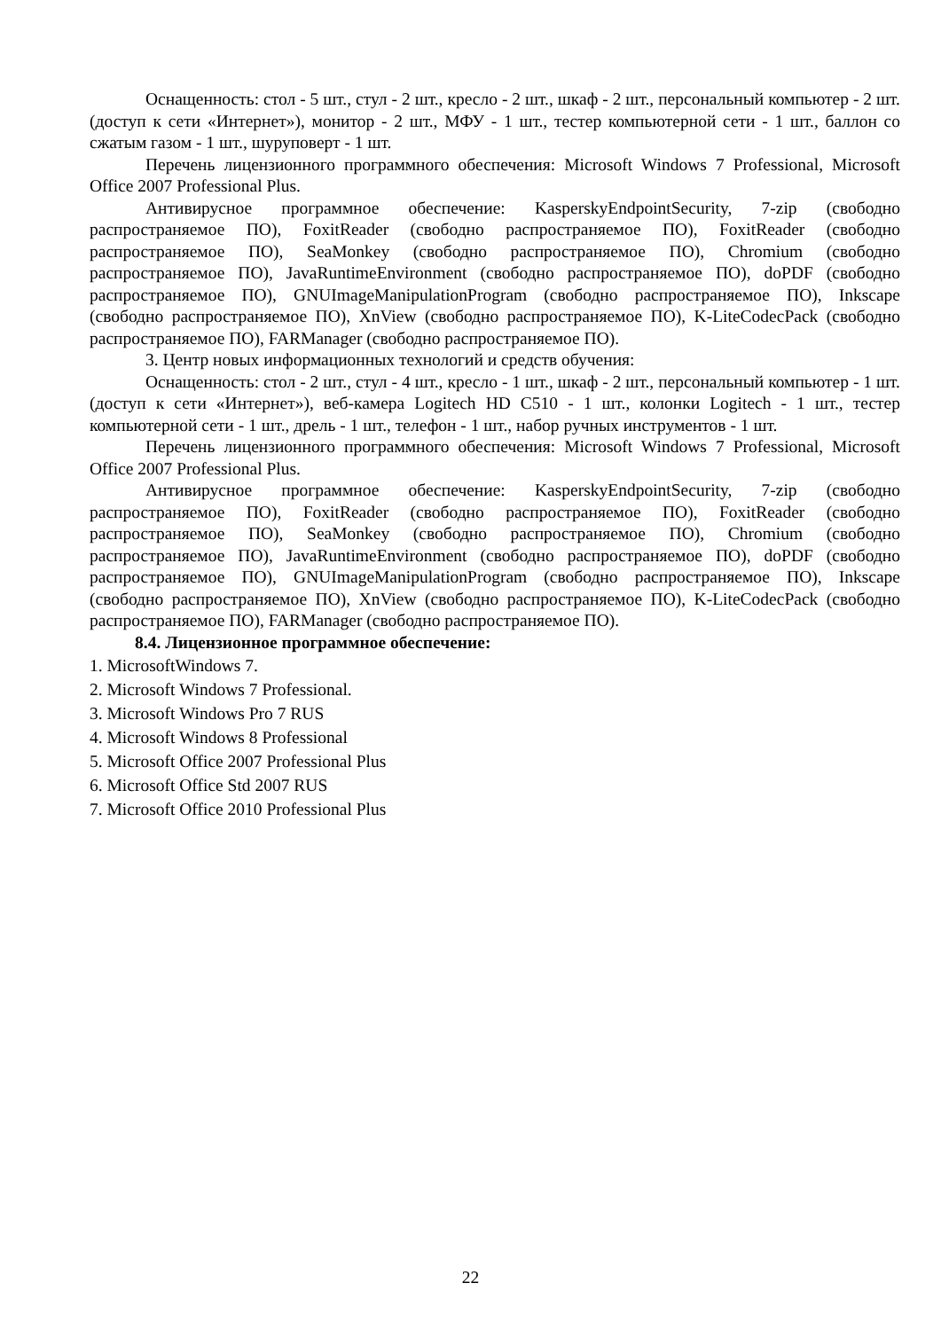Оснащенность: стол - 5 шт., стул - 2 шт., кресло - 2 шт., шкаф - 2 шт., персональный компьютер - 2 шт. (доступ к сети «Интернет»), монитор - 2 шт., МФУ - 1 шт., тестер компьютерной сети - 1 шт., баллон со сжатым газом - 1 шт., шуруповерт - 1 шт.
Перечень лицензионного программного обеспечения: Microsoft Windows 7 Professional, Microsoft Office 2007 Professional Plus.
Антивирусное программное обеспечение: KasperskyEndpointSecurity, 7-zip (свободно распространяемое ПО), FoxitReader (свободно распространяемое ПО), FoxitReader (свободно распространяемое ПО), SeaMonkey (свободно распространяемое ПО), Chromium (свободно распространяемое ПО), JavaRuntimeEnvironment (свободно распространяемое ПО), doPDF (свободно распространяемое ПО), GNUImageManipulationProgram (свободно распространяемое ПО), Inkscape (свободно распространяемое ПО), XnView (свободно распространяемое ПО), K-LiteCodecPack (свободно распространяемое ПО), FARManager (свободно распространяемое ПО).
3. Центр новых информационных технологий и средств обучения:
Оснащенность: стол - 2 шт., стул - 4 шт., кресло - 1 шт., шкаф - 2 шт., персональный компьютер - 1 шт. (доступ к сети «Интернет»), веб-камера Logitech HD C510 - 1 шт., колонки Logitech - 1 шт., тестер компьютерной сети - 1 шт., дрель - 1 шт., телефон - 1 шт., набор ручных инструментов - 1 шт.
Перечень лицензионного программного обеспечения: Microsoft Windows 7 Professional, Microsoft Office 2007 Professional Plus.
Антивирусное программное обеспечение: KasperskyEndpointSecurity, 7-zip (свободно распространяемое ПО), FoxitReader (свободно распространяемое ПО), FoxitReader (свободно распространяемое ПО), SeaMonkey (свободно распространяемое ПО), Chromium (свободно распространяемое ПО), JavaRuntimeEnvironment (свободно распространяемое ПО), doPDF (свободно распространяемое ПО), GNUImageManipulationProgram (свободно распространяемое ПО), Inkscape (свободно распространяемое ПО), XnView (свободно распространяемое ПО), K-LiteCodecPack (свободно распространяемое ПО), FARManager (свободно распространяемое ПО).
8.4. Лицензионное программное обеспечение:
1. MicrosoftWindows 7.
2. Microsoft Windows 7 Professional.
3. Microsoft Windows Pro 7 RUS
4. Microsoft Windows 8 Professional
5. Microsoft Office 2007 Professional Plus
6. Microsoft Office Std 2007 RUS
7. Microsoft Office 2010 Professional Plus
22